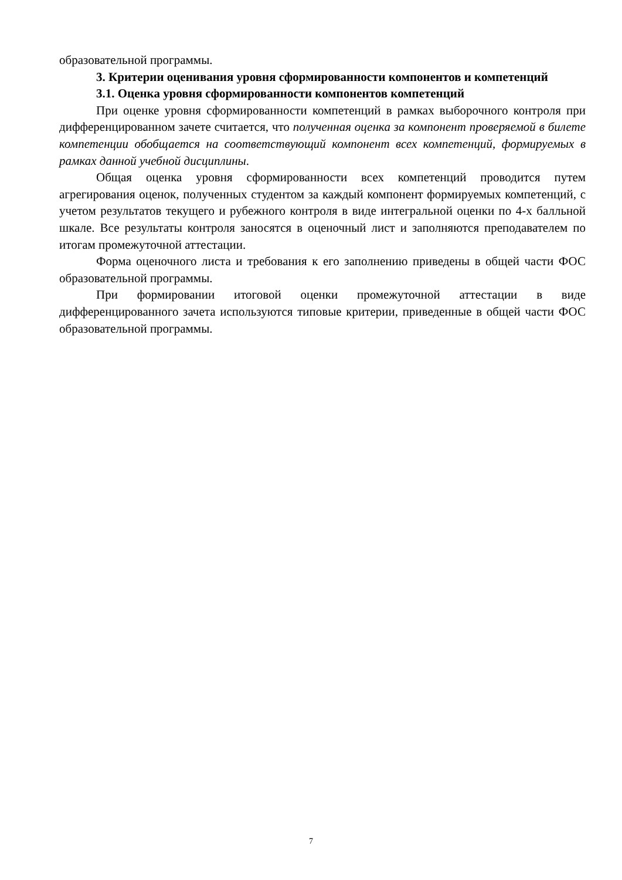образовательной программы.
3. Критерии оценивания уровня сформированности компонентов и компетенций
3.1. Оценка уровня сформированности компонентов компетенций
При оценке уровня сформированности компетенций в рамках выборочного контроля при дифференцированном зачете считается, что полученная оценка за компонент проверяемой в билете компетенции обобщается на соответствующий компонент всех компетенций, формируемых в рамках данной учебной дисциплины.
Общая оценка уровня сформированности всех компетенций проводится путем агрегирования оценок, полученных студентом за каждый компонент формируемых компетенций, с учетом результатов текущего и рубежного контроля в виде интегральной оценки по 4-х балльной шкале. Все результаты контроля заносятся в оценочный лист и заполняются преподавателем по итогам промежуточной аттестации.
Форма оценочного листа и требования к его заполнению приведены в общей части ФОС образовательной программы.
При формировании итоговой оценки промежуточной аттестации в виде дифференцированного зачета используются типовые критерии, приведенные в общей части ФОС образовательной программы.
7